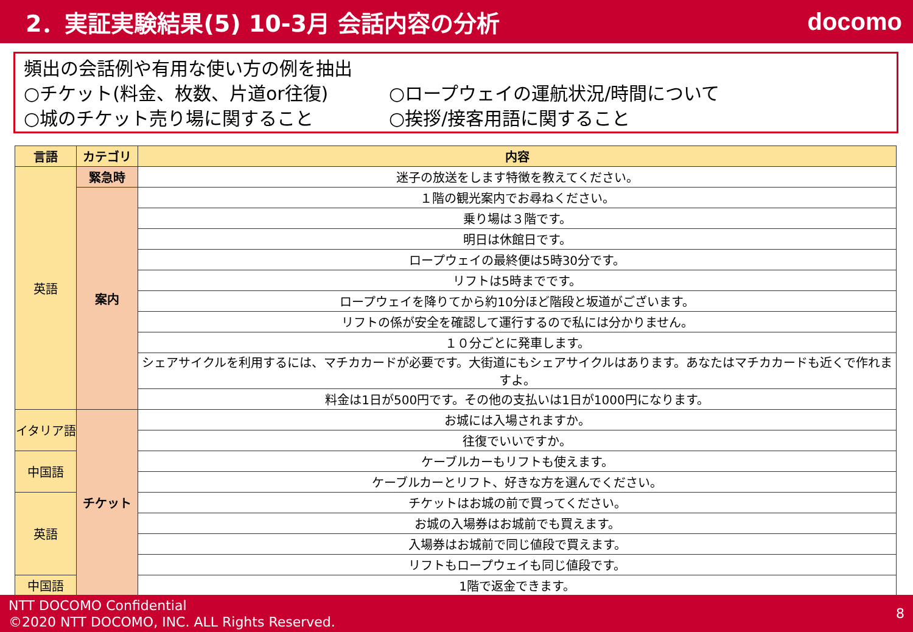2．実証実験結果(5) 10-3月 会話内容の分析
docomo
頻出の会話例や有用な使い方の例を抽出
○チケット(料金、枚数、片道or往復) ○ロープウェイの運航状況/時間について
○城のチケット売り場に関すること ○挨拶/接客用語に関すること
| 言語 | カテゴリ | 内容 |
| --- | --- | --- |
| 英語 | 緊急時 | 迷子の放送をします特徴を教えてください。 |
| | 案内 | １階の観光案内でお尋ねください。 |
| | | 乗り場は３階です。 |
| | | 明日は休館日です。 |
| | | ロープウェイの最終便は5時30分です。 |
| | | リフトは5時までです。 |
| | | ロープウェイを降りてから約10分ほど階段と坂道がございます。 |
| | | リフトの係が安全を確認して運行するので私には分かりません。 |
| | | １０分ごとに発車します。 |
| | | シェアサイクルを利用するには、マチカカードが必要です。大街道にもシェアサイクルはあります。あなたはマチカカードも近くで作れますよ。 |
| | | 料金は1日が500円です。その他の支払いは1日が1000円になります。 |
| イタリア語 | チケット | お城には入場されますか。 |
| | | 往復でいいですか。 |
| 中国語 | | ケーブルカーもリフトも使えます。 |
| | | ケーブルカーとリフト、好きな方を選んでください。 |
| 英語 | | チケットはお城の前で買ってください。 |
| | | お城の入場券はお城前でも買えます。 |
| | | 入場券はお城前で同じ値段で買えます。 |
| | | リフトもロープウェイも同じ値段です。 |
| 中国語 | | 1階で返金できます。 |
NTT DOCOMO Confidential
©2020 NTT DOCOMO, INC. ALL Rights Reserved.
8